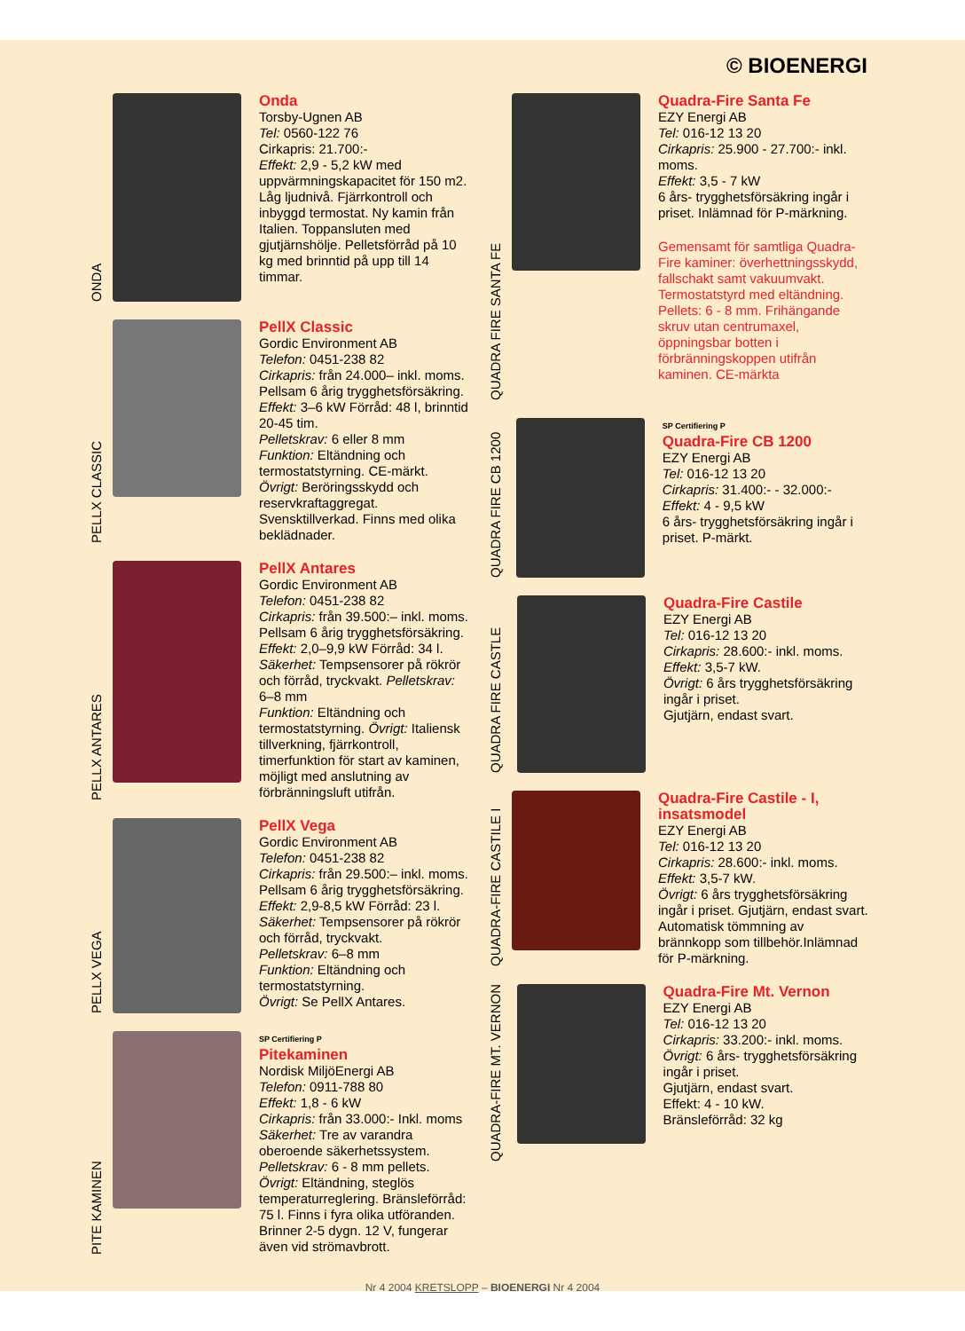© BIOENERGI
ONDA
Onda
Torsby-Ugnen AB
Tel: 0560-122 76
Cirkapris: 21.700:-
Effekt: 2,9 - 5,2 kW med uppvärmningskapacitet för 150 m2. Låg ljudnivå. Fjärrkontroll och inbyggd termostat. Ny kamin från Italien. Toppansluten med gjutjärnshölje. Pelletsförråd på 10 kg med brinntid på upp till 14 timmar.
PELLX CLASSIC
PellX Classic
Gordic Environment AB
Telefon: 0451-238 82
Cirkapris: från 24.000– inkl. moms. Pellsam 6 årig trygghetsförsäkring. Effekt: 3–6 kW Förråd: 48 l, brinntid 20-45 tim.
Pelletskrav: 6 eller 8 mm
Funktion: Eltändning och termostatstyrning. CE-märkt.
Övrigt: Beröringsskydd och reservkraftaggregat. Svensktillverkad. Finns med olika beklädnader.
PELLX ANTARES
PellX Antares
Gordic Environment AB
Telefon: 0451-238 82
Cirkapris: från 39.500:– inkl. moms. Pellsam 6 årig trygghetsförsäkring. Effekt: 2,0–9,9 kW Förråd: 34 l. Säkerhet: Tempsensorer på rökrör och förråd, tryckvakt. Pelletskrav: 6–8 mm
Funktion: Eltändning och termostatstyrning. Övrigt: Italiensk tillverkning, fjärrkontroll, timerfunktion för start av kaminen, möjligt med anslutning av förbränningsluft utifrån.
PELLX VEGA
PellX Vega
Gordic Environment AB
Telefon: 0451-238 82
Cirkapris: från 29.500:– inkl. moms. Pellsam 6 årig trygghetsförsäkring. Effekt: 2,9-8,5 kW Förråd: 23 l.
Säkerhet: Tempsensorer på rökrör och förråd, tryckvakt.
Pelletskrav: 6–8 mm
Funktion: Eltändning och termostatstyrning.
Övrigt: Se PellX Antares.
PITE KAMINEN
SP Certifiering P
Pitekaminen
Nordisk MiljöEnergi AB
Telefon: 0911-788 80
Effekt: 1,8 - 6 kW
Cirkapris: från 33.000:- Inkl. moms
Säkerhet: Tre av varandra oberoende säkerhetssystem.
Pelletskrav: 6 - 8 mm pellets.
Övrigt: Eltändning, steglös temperaturreglering. Bränsleförråd: 75 l. Finns i fyra olika utföranden. Brinner 2-5 dygn. 12 V, fungerar även vid strömavbrott.
QUADRA FIRE SANTA FE
Quadra-Fire Santa Fe
EZY Energi AB
Tel: 016-12 13 20
Cirkapris: 25.900 - 27.700:- inkl. moms.
Effekt: 3,5 - 7 kW
6 års- trygghetsförsäkring ingår i priset. Inlämnad för P-märkning.
Gemensamt för samtliga Quadra-Fire kaminer: överhettningsskydd, fallschakt samt vakuumvakt. Termostatstyrd med eltändning. Pellets: 6 - 8 mm. Frihängande skruv utan centrumaxel, öppningsbar botten i förbränningskoppen utifrån kaminen. CE-märkta
QUADRA FIRE CB 1200
SP Certifiering P
Quadra-Fire CB 1200
EZY Energi AB
Tel: 016-12 13 20
Cirkapris: 31.400:- - 32.000:-
Effekt: 4 - 9,5 kW
6 års- trygghetsförsäkring ingår i priset. P-märkt.
QUADRA FIRE CASTLE
Quadra-Fire Castile
EZY Energi AB
Tel: 016-12 13 20
Cirkapris: 28.600:- inkl. moms.
Effekt: 3,5-7 kW.
Övrigt: 6 års trygghetsförsäkring ingår i priset.
Gjutjärn, endast svart.
QUADRA-FIRE CASTILE I
Quadra-Fire Castile - I, insatsmodel
EZY Energi AB
Tel: 016-12 13 20
Cirkapris: 28.600:- inkl. moms.
Effekt: 3,5-7 kW.
Övrigt: 6 års trygghetsförsäkring ingår i priset. Gjutjärn, endast svart. Automatisk tömmning av brännkopp som tillbehör.Inlämnad för P-märkning.
QUADRA-FIRE MT. VERNON
Quadra-Fire Mt. Vernon
EZY Energi AB
Tel: 016-12 13 20
Cirkapris: 33.200:- inkl. moms.
Övrigt: 6 års- trygghetsförsäkring ingår i priset.
Gjutjärn, endast svart.
Effekt: 4 - 10 kW.
Bränsleförråd: 32 kg
Nr 4 2004 KRETSLOPP – BIOENERGI Nr 4 2004